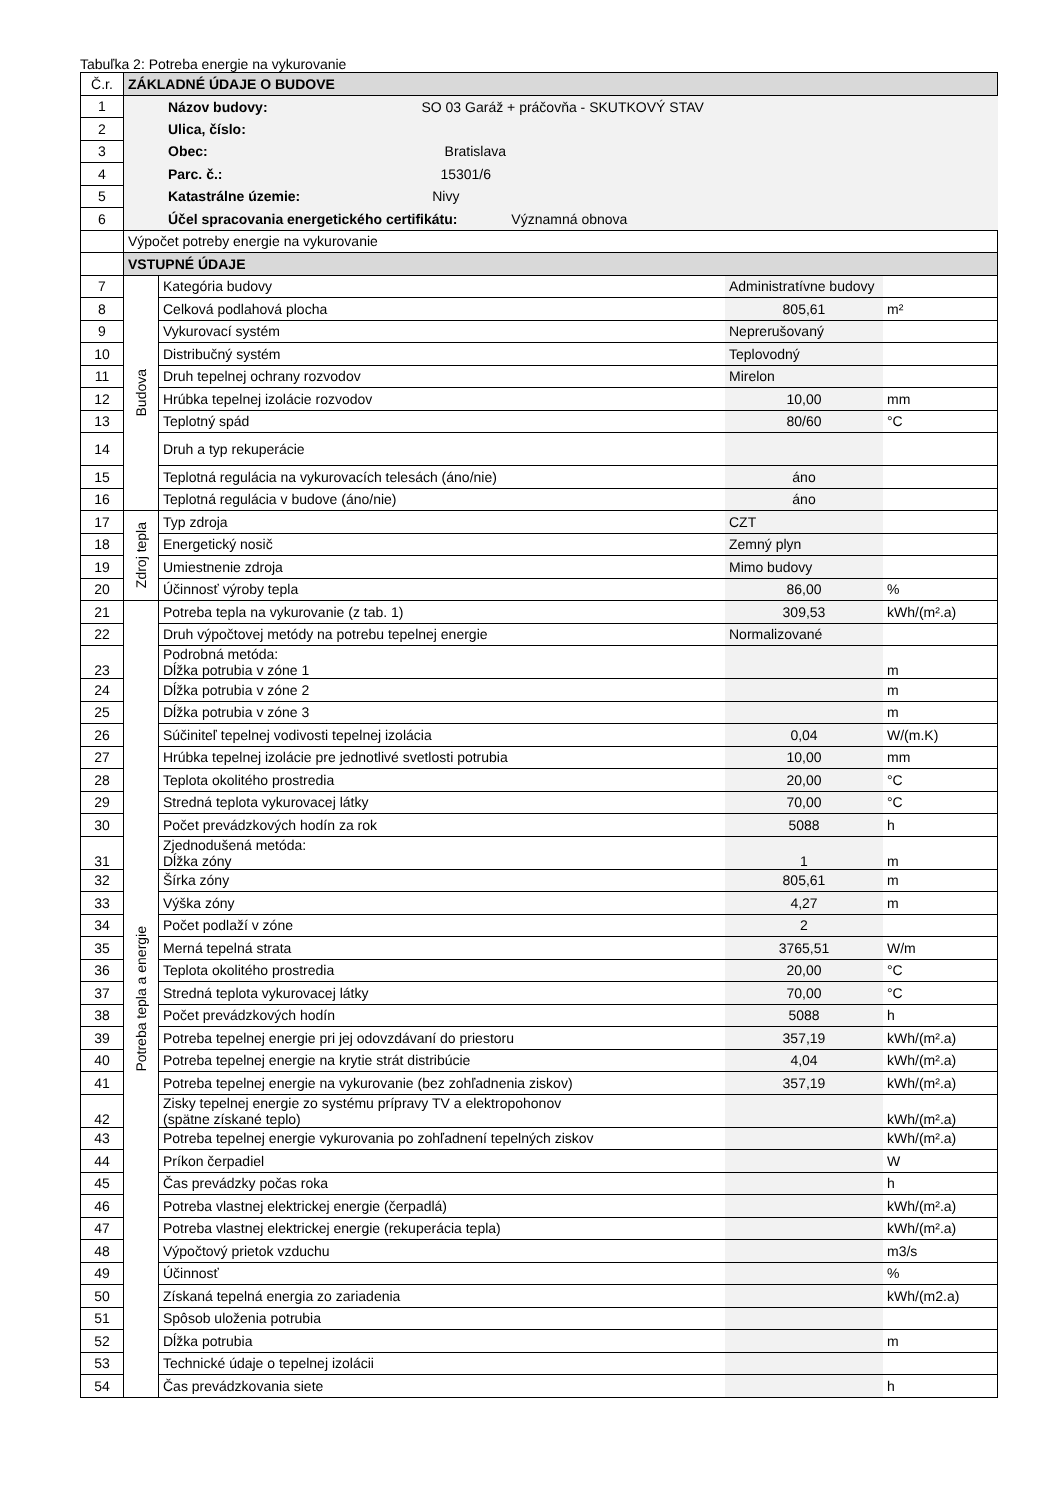Tabuľka 2: Potreba energie na vykurovanie
| Č.r. | ZÁKLADNÉ ÚDAJE O BUDOVE | | | |
| 1 | Názov budovy: SO 03 Garáž + práčovňa - SKUTKOVÝ STAV | | | |
| 2 | Ulica, číslo: | | | |
| 3 | Obec: Bratislava | | | |
| 4 | Parc. č.: 15301/6 | | | |
| 5 | Katastrálne územie: Nivy | | | |
| 6 | Účel spracovania energetického certifikátu: Významná obnova | | | |
| | Výpočet potreby energie na vykurovanie | | | |
| | VSTUPNÉ ÚDAJE | | | |
| 7 | Budova | Kategória budovy | Administratívne budovy | |
| 8 | | Celková podlahová plocha | 805,61 | m² |
| 9 | | Vykurovací systém | Neprerušovaný | |
| 10 | | Distribučný systém | Teplovodný | |
| 11 | | Druh tepelnej ochrany rozvodov | Mirelon | |
| 12 | | Hrúbka tepelnej izolácie rozvodov | 10,00 | mm |
| 13 | | Teplotný spád | 80/60 | °C |
| 14 | | Druh a typ rekuperácie | | |
| 15 | | Teplotná regulácia na vykurovacích telesách (áno/nie) | áno | |
| 16 | | Teplotná regulácia v budove (áno/nie) | áno | |
| 17 | Zdroj tepla | Typ zdroja | CZT | |
| 18 | | Energetický nosič | Zemný plyn | |
| 19 | | Umiestnenie zdroja | Mimo budovy | |
| 20 | | Účinnosť výroby tepla | 86,00 | % |
| 21 | Potreba tepla a energie | Potreba tepla na vykurovanie (z tab. 1) | 309,53 | kWh/(m².a) |
| 22 | | Druh výpočtovej metódy na potrebu tepelnej energie | Normalizované | |
| 23 | | Podrobná metóda: Dĺžka potrubia v zóne 1 | | m |
| 24 | | Dĺžka potrubia v zóne 2 | | m |
| 25 | | Dĺžka potrubia v zóne 3 | | m |
| 26 | | Súčiniteľ tepelnej vodivosti tepelnej izolácia | 0,04 | W/(m.K) |
| 27 | | Hrúbka tepelnej izolácie pre jednotlivé svetlosti potrubia | 10,00 | mm |
| 28 | | Teplota okolitého prostredia | 20,00 | °C |
| 29 | | Stredná teplota vykurovacej látky | 70,00 | °C |
| 30 | | Počet prevádzkových hodín za rok | 5088 | h |
| 31 | | Zjednodušená metóda: Dĺžka zóny | 1 | m |
| 32 | | Šírka zóny | 805,61 | m |
| 33 | | Výška zóny | 4,27 | m |
| 34 | | Počet podlaží v zóne | 2 | |
| 35 | | Merná tepelná strata | 3765,51 | W/m |
| 36 | | Teplota okolitého prostredia | 20,00 | °C |
| 37 | | Stredná teplota vykurovacej látky | 70,00 | °C |
| 38 | | Počet prevádzkových hodín | 5088 | h |
| 39 | | Potreba tepelnej energie pri jej odovzdávaní do priestoru | 357,19 | kWh/(m².a) |
| 40 | | Potreba tepelnej energie na krytie strát distribúcie | 4,04 | kWh/(m².a) |
| 41 | | Potreba tepelnej energie na vykurovanie (bez zohľadnenia ziskov) | 357,19 | kWh/(m².a) |
| 42 | | Zisky tepelnej energie zo systému prípravy TV a elektropohonov (spätne získané teplo) | | kWh/(m².a) |
| 43 | | Potreba tepelnej energie vykurovania po zohľadnení tepelných ziskov | | kWh/(m².a) |
| 44 | | Príkon čerpadiel | | W |
| 45 | | Čas prevádzky počas roka | | h |
| 46 | | Potreba vlastnej elektrickej energie (čerpadlá) | | kWh/(m².a) |
| 47 | | Potreba vlastnej elektrickej energie (rekuperácia tepla) | | kWh/(m².a) |
| 48 | | Výpočtový prietok vzduchu | | m3/s |
| 49 | | Účinnosť | | % |
| 50 | | Získaná tepelná energia zo zariadenia | | kWh/(m2.a) |
| 51 | | Spôsob uloženia potrubia | | |
| 52 | | Dĺžka potrubia | | m |
| 53 | | Technické údaje o tepelnej izolácii | | |
| 54 | | Čas prevádzkovania siete | | h |